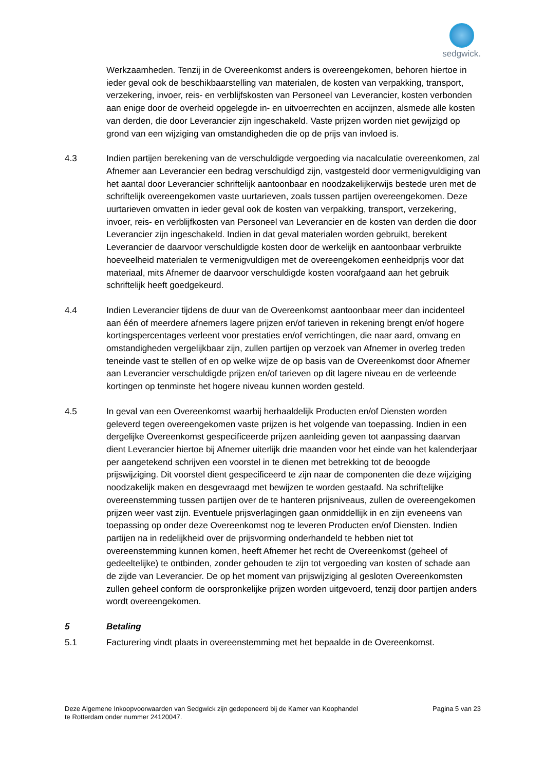sedgwick.
Werkzaamheden. Tenzij in de Overeenkomst anders is overeengekomen, behoren hiertoe in ieder geval ook de beschikbaarstelling van materialen, de kosten van verpakking, transport, verzekering, invoer, reis- en verblijfskosten van Personeel van Leverancier, kosten verbonden aan enige door de overheid opgelegde in- en uitvoerrechten en accijnzen, alsmede alle kosten van derden, die door Leverancier zijn ingeschakeld. Vaste prijzen worden niet gewijzigd op grond van een wijziging van omstandigheden die op de prijs van invloed is.
4.3 Indien partijen berekening van de verschuldigde vergoeding via nacalculatie overeenkomen, zal Afnemer aan Leverancier een bedrag verschuldigd zijn, vastgesteld door vermenigvuldiging van het aantal door Leverancier schriftelijk aantoonbaar en noodzakelijkerwijs bestede uren met de schriftelijk overeengekomen vaste uurtarieven, zoals tussen partijen overeengekomen. Deze uurtarieven omvatten in ieder geval ook de kosten van verpakking, transport, verzekering, invoer, reis- en verblijfkosten van Personeel van Leverancier en de kosten van derden die door Leverancier zijn ingeschakeld. Indien in dat geval materialen worden gebruikt, berekent Leverancier de daarvoor verschuldigde kosten door de werkelijk en aantoonbaar verbruikte hoeveelheid materialen te vermenigvuldigen met de overeengekomen eenheidprijs voor dat materiaal, mits Afnemer de daarvoor verschuldigde kosten voorafgaand aan het gebruik schriftelijk heeft goedgekeurd.
4.4 Indien Leverancier tijdens de duur van de Overeenkomst aantoonbaar meer dan incidenteel aan één of meerdere afnemers lagere prijzen en/of tarieven in rekening brengt en/of hogere kortingspercentages verleent voor prestaties en/of verrichtingen, die naar aard, omvang en omstandigheden vergelijkbaar zijn, zullen partijen op verzoek van Afnemer in overleg treden teneinde vast te stellen of en op welke wijze de op basis van de Overeenkomst door Afnemer aan Leverancier verschuldigde prijzen en/of tarieven op dit lagere niveau en de verleende kortingen op tenminste het hogere niveau kunnen worden gesteld.
4.5 In geval van een Overeenkomst waarbij herhaaldelijk Producten en/of Diensten worden geleverd tegen overeengekomen vaste prijzen is het volgende van toepassing. Indien in een dergelijke Overeenkomst gespecificeerde prijzen aanleiding geven tot aanpassing daarvan dient Leverancier hiertoe bij Afnemer uiterlijk drie maanden voor het einde van het kalenderjaar per aangetekend schrijven een voorstel in te dienen met betrekking tot de beoogde prijswijziging. Dit voorstel dient gespecificeerd te zijn naar de componenten die deze wijziging noodzakelijk maken en desgevraagd met bewijzen te worden gestaafd. Na schriftelijke overeenstemming tussen partijen over de te hanteren prijsniveaus, zullen de overeengekomen prijzen weer vast zijn. Eventuele prijsverlagingen gaan onmiddellijk in en zijn eveneens van toepassing op onder deze Overeenkomst nog te leveren Producten en/of Diensten. Indien partijen na in redelijkheid over de prijsvorming onderhandeld te hebben niet tot overeenstemming kunnen komen, heeft Afnemer het recht de Overeenkomst (geheel of gedeeltelijke) te ontbinden, zonder gehouden te zijn tot vergoeding van kosten of schade aan de zijde van Leverancier. De op het moment van prijswijziging al gesloten Overeenkomsten zullen geheel conform de oorspronkelijke prijzen worden uitgevoerd, tenzij door partijen anders wordt overeengekomen.
5 Betaling
5.1 Facturering vindt plaats in overeenstemming met het bepaalde in de Overeenkomst.
Deze Algemene Inkoopvoorwaarden van Sedgwick zijn gedeponeerd bij de Kamer van Koophandel
te Rotterdam onder nummer 24120047.
Pagina 5 van 23